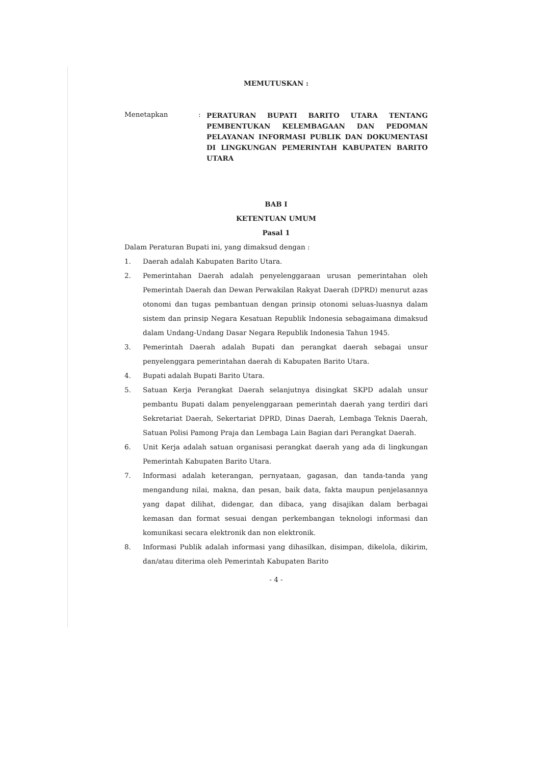MEMUTUSKAN :
Menetapkan :
PERATURAN BUPATI BARITO UTARA TENTANG PEMBENTUKAN KELEMBAGAAN DAN PEDOMAN PELAYANAN INFORMASI PUBLIK DAN DOKUMENTASI DI LINGKUNGAN PEMERINTAH KABUPATEN BARITO UTARA
BAB I
KETENTUAN UMUM
Pasal 1
Dalam Peraturan Bupati ini, yang dimaksud dengan :
1. Daerah adalah Kabupaten Barito Utara.
2. Pemerintahan Daerah adalah penyelenggaraan urusan pemerintahan oleh Pemerintah Daerah dan Dewan Perwakilan Rakyat Daerah (DPRD) menurut azas otonomi dan tugas pembantuan dengan prinsip otonomi seluas-luasnya dalam sistem dan prinsip Negara Kesatuan Republik Indonesia sebagaimana dimaksud dalam Undang-Undang Dasar Negara Republik Indonesia Tahun 1945.
3. Pemerintah Daerah adalah Bupati dan perangkat daerah sebagai unsur penyelenggara pemerintahan daerah di Kabupaten Barito Utara.
4. Bupati adalah Bupati Barito Utara.
5. Satuan Kerja Perangkat Daerah selanjutnya disingkat SKPD adalah unsur pembantu Bupati dalam penyelenggaraan pemerintah daerah yang terdiri dari Sekretariat Daerah, Sekertariat DPRD, Dinas Daerah, Lembaga Teknis Daerah, Satuan Polisi Pamong Praja dan Lembaga Lain Bagian dari Perangkat Daerah.
6. Unit Kerja adalah satuan organisasi perangkat daerah yang ada di lingkungan Pemerintah Kabupaten Barito Utara.
7. Informasi adalah keterangan, pernyataan, gagasan, dan tanda-tanda yang mengandung nilai, makna, dan pesan, baik data, fakta maupun penjelasannya yang dapat dilihat, didengar, dan dibaca, yang disajikan dalam berbagai kemasan dan format sesuai dengan perkembangan teknologi informasi dan komunikasi secara elektronik dan non elektronik.
8. Informasi Publik adalah informasi yang dihasilkan, disimpan, dikelola, dikirim, dan/atau diterima oleh Pemerintah Kabupaten Barito
- 4 -